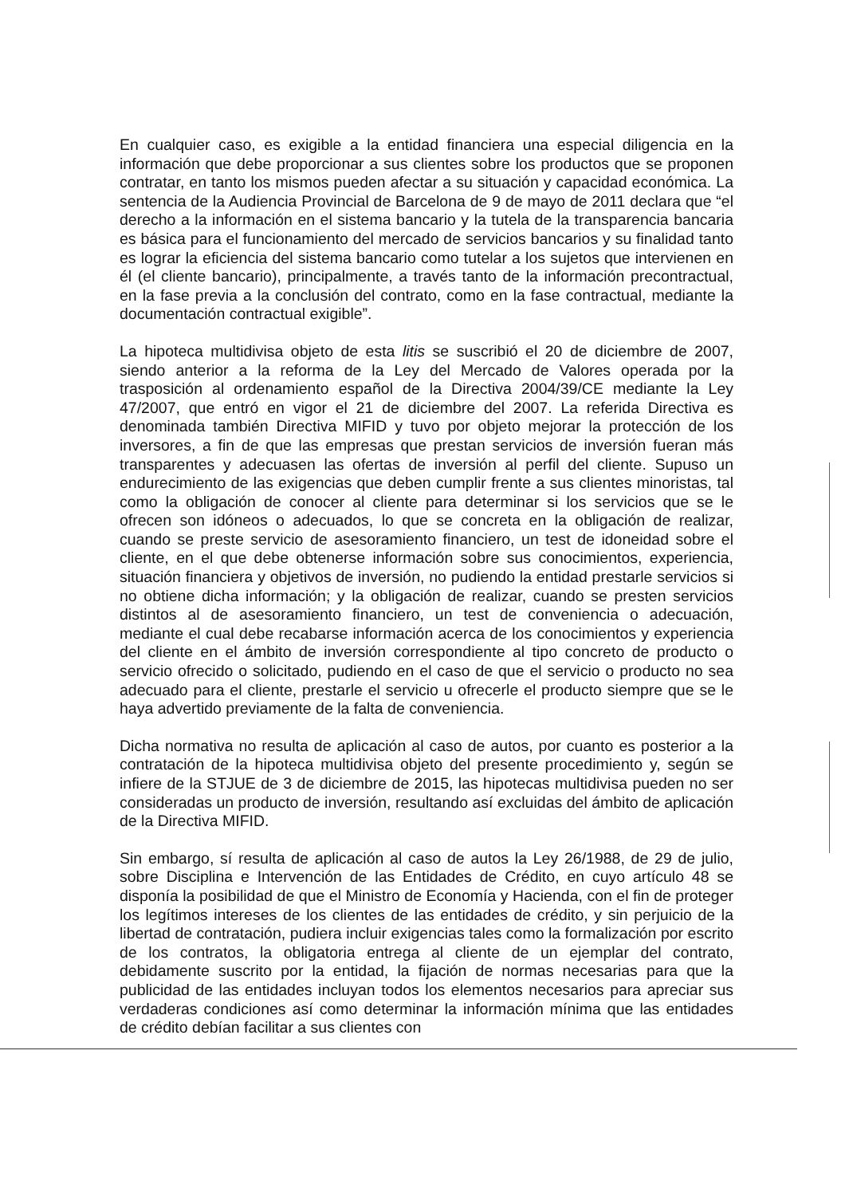En cualquier caso, es exigible a la entidad financiera una especial diligencia en la información que debe proporcionar a sus clientes sobre los productos que se proponen contratar, en tanto los mismos pueden afectar a su situación y capacidad económica. La sentencia de la Audiencia Provincial de Barcelona de 9 de mayo de 2011 declara que “el derecho a la información en el sistema bancario y la tutela de la transparencia bancaria es básica para el funcionamiento del mercado de servicios bancarios y su finalidad tanto es lograr la eficiencia del sistema bancario como tutelar a los sujetos que intervienen en él (el cliente bancario), principalmente, a través tanto de la información precontractual, en la fase previa a la conclusión del contrato, como en la fase contractual, mediante la documentación contractual exigible”.
La hipoteca multidivisa objeto de esta litis se suscribió el 20 de diciembre de 2007, siendo anterior a la reforma de la Ley del Mercado de Valores operada por la trasposición al ordenamiento español de la Directiva 2004/39/CE mediante la Ley 47/2007, que entró en vigor el 21 de diciembre del 2007. La referida Directiva es denominada también Directiva MIFID y tuvo por objeto mejorar la protección de los inversores, a fin de que las empresas que prestan servicios de inversión fueran más transparentes y adecuasen las ofertas de inversión al perfil del cliente. Supuso un endurecimiento de las exigencias que deben cumplir frente a sus clientes minoristas, tal como la obligación de conocer al cliente para determinar si los servicios que se le ofrecen son idóneos o adecuados, lo que se concreta en la obligación de realizar, cuando se preste servicio de asesoramiento financiero, un test de idoneidad sobre el cliente, en el que debe obtenerse información sobre sus conocimientos, experiencia, situación financiera y objetivos de inversión, no pudiendo la entidad prestarle servicios si no obtiene dicha información; y la obligación de realizar, cuando se presten servicios distintos al de asesoramiento financiero, un test de conveniencia o adecuación, mediante el cual debe recabarse información acerca de los conocimientos y experiencia del cliente en el ámbito de inversión correspondiente al tipo concreto de producto o servicio ofrecido o solicitado, pudiendo en el caso de que el servicio o producto no sea adecuado para el cliente, prestarle el servicio u ofrecerle el producto siempre que se le haya advertido previamente de la falta de conveniencia.
Dicha normativa no resulta de aplicación al caso de autos, por cuanto es posterior a la contratación de la hipoteca multidivisa objeto del presente procedimiento y, según se infiere de la STJUE de 3 de diciembre de 2015, las hipotecas multidivisa pueden no ser consideradas un producto de inversión, resultando así excluidas del ámbito de aplicación de la Directiva MIFID.
Sin embargo, sí resulta de aplicación al caso de autos la Ley 26/1988, de 29 de julio, sobre Disciplina e Intervención de las Entidades de Crédito, en cuyo artículo 48 se disponía la posibilidad de que el Ministro de Economía y Hacienda, con el fin de proteger los legítimos intereses de los clientes de las entidades de crédito, y sin perjuicio de la libertad de contratación, pudiera incluir exigencias tales como la formalización por escrito de los contratos, la obligatoria entrega al cliente de un ejemplar del contrato, debidamente suscrito por la entidad, la fijación de normas necesarias para que la publicidad de las entidades incluyan todos los elementos necesarios para apreciar sus verdaderas condiciones así como determinar la información mínima que las entidades de crédito debían facilitar a sus clientes con